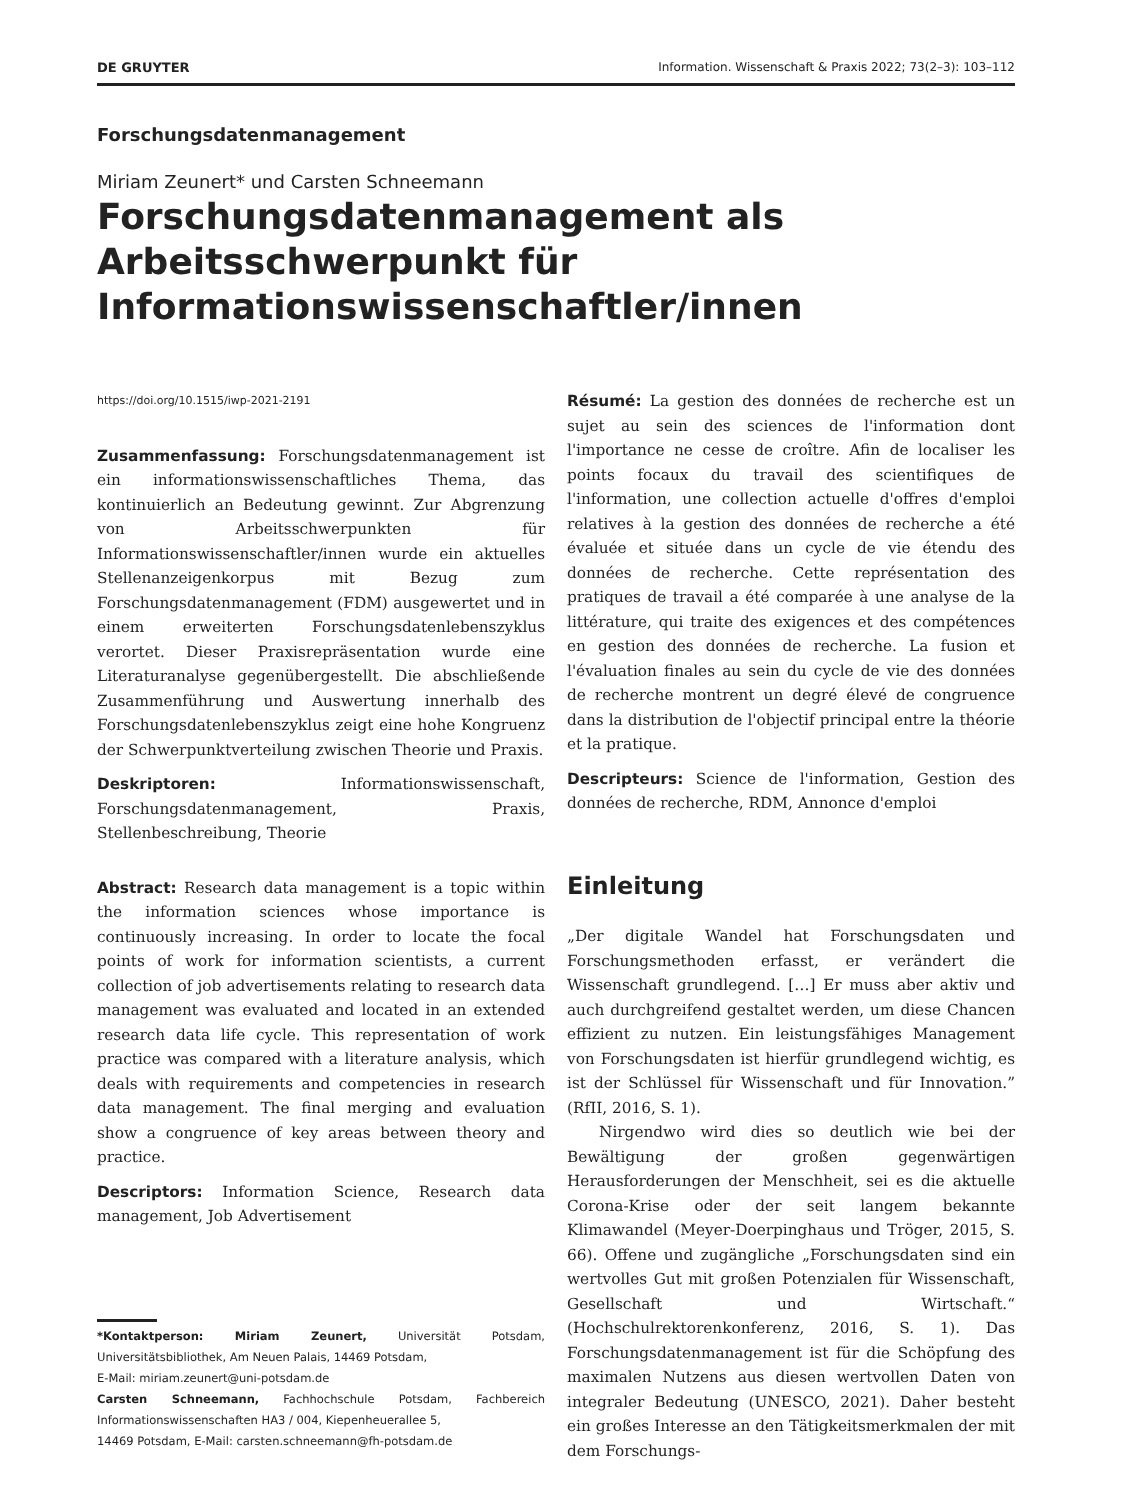DE GRUYTER Information. Wissenschaft & Praxis 2022; 73(2–3): 103–112
Forschungsdatenmanagement
Miriam Zeunert* und Carsten Schneemann
Forschungsdatenmanagement als
Arbeitsschwerpunkt für
Informationswissenschaftler/innen
https://doi.org/10.1515/iwp-2021-2191
Zusammenfassung: Forschungsdatenmanagement ist ein informationswissenschaftliches Thema, das kontinuierlich an Bedeutung gewinnt. Zur Abgrenzung von Arbeitsschwerpunkten für Informationswissenschaftler/innen wurde ein aktuelles Stellenanzeigenkorpus mit Bezug zum Forschungsdatenmanagement (FDM) ausgewertet und in einem erweiterten Forschungsdatenlebenszyklus verortet. Dieser Praxisrepräsentation wurde eine Literaturanalyse gegenübergestellt. Die abschließende Zusammenführung und Auswertung innerhalb des Forschungsdatenlebenszyklus zeigt eine hohe Kongruenz der Schwerpunktverteilung zwischen Theorie und Praxis.
Deskriptoren: Informationswissenschaft, Forschungsdatenmanagement, Praxis, Stellenbeschreibung, Theorie
Abstract: Research data management is a topic within the information sciences whose importance is continuously increasing. In order to locate the focal points of work for information scientists, a current collection of job advertisements relating to research data management was evaluated and located in an extended research data life cycle. This representation of work practice was compared with a literature analysis, which deals with requirements and competencies in research data management. The final merging and evaluation show a congruence of key areas between theory and practice.
Descriptors: Information Science, Research data management, Job Advertisement
*Kontaktperson: Miriam Zeunert, Universität Potsdam, Universitätsbibliothek, Am Neuen Palais, 14469 Potsdam,
E-Mail: miriam.zeunert@uni-potsdam.de
Carsten Schneemann, Fachhochschule Potsdam, Fachbereich Informationswissenschaften HA3 / 004, Kiepenheuerallee 5,
14469 Potsdam, E-Mail: carsten.schneemann@fh-potsdam.de
Résumé: La gestion des données de recherche est un sujet au sein des sciences de l'information dont l'importance ne cesse de croître. Afin de localiser les points focaux du travail des scientifiques de l'information, une collection actuelle d'offres d'emploi relatives à la gestion des données de recherche a été évaluée et située dans un cycle de vie étendu des données de recherche. Cette représentation des pratiques de travail a été comparée à une analyse de la littérature, qui traite des exigences et des compétences en gestion des données de recherche. La fusion et l'évaluation finales au sein du cycle de vie des données de recherche montrent un degré élevé de congruence dans la distribution de l'objectif principal entre la théorie et la pratique.
Descripteurs: Science de l'information, Gestion des données de recherche, RDM, Annonce d'emploi
Einleitung
„Der digitale Wandel hat Forschungsdaten und Forschungsmethoden erfasst, er verändert die Wissenschaft grundlegend. […] Er muss aber aktiv und auch durchgreifend gestaltet werden, um diese Chancen effizient zu nutzen. Ein leistungsfähiges Management von Forschungsdaten ist hierfür grundlegend wichtig, es ist der Schlüssel für Wissenschaft und für Innovation.” (RfII, 2016, S. 1).
Nirgendwo wird dies so deutlich wie bei der Bewältigung der großen gegenwärtigen Herausforderungen der Menschheit, sei es die aktuelle Corona-Krise oder der seit langem bekannte Klimawandel (Meyer-Doerpinghaus und Tröger, 2015, S. 66). Offene und zugängliche „Forschungsdaten sind ein wertvolles Gut mit großen Potenzialen für Wissenschaft, Gesellschaft und Wirtschaft.“ (Hochschulrektorenkonferenz, 2016, S. 1). Das Forschungsdatenmanagement ist für die Schöpfung des maximalen Nutzens aus diesen wertvollen Daten von integraler Bedeutung (UNESCO, 2021). Daher besteht ein großes Interesse an den Tätigkeitsmerkmalen der mit dem Forschungs-